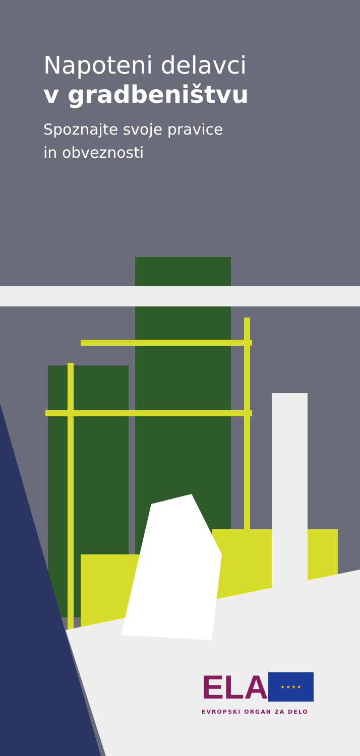Napoteni delavci
v gradbeništvu
Spoznajte svoje pravice
in obveznosti
ELA ★ ★ ★ ★
EVROPSKI ORGAN ZA DELO